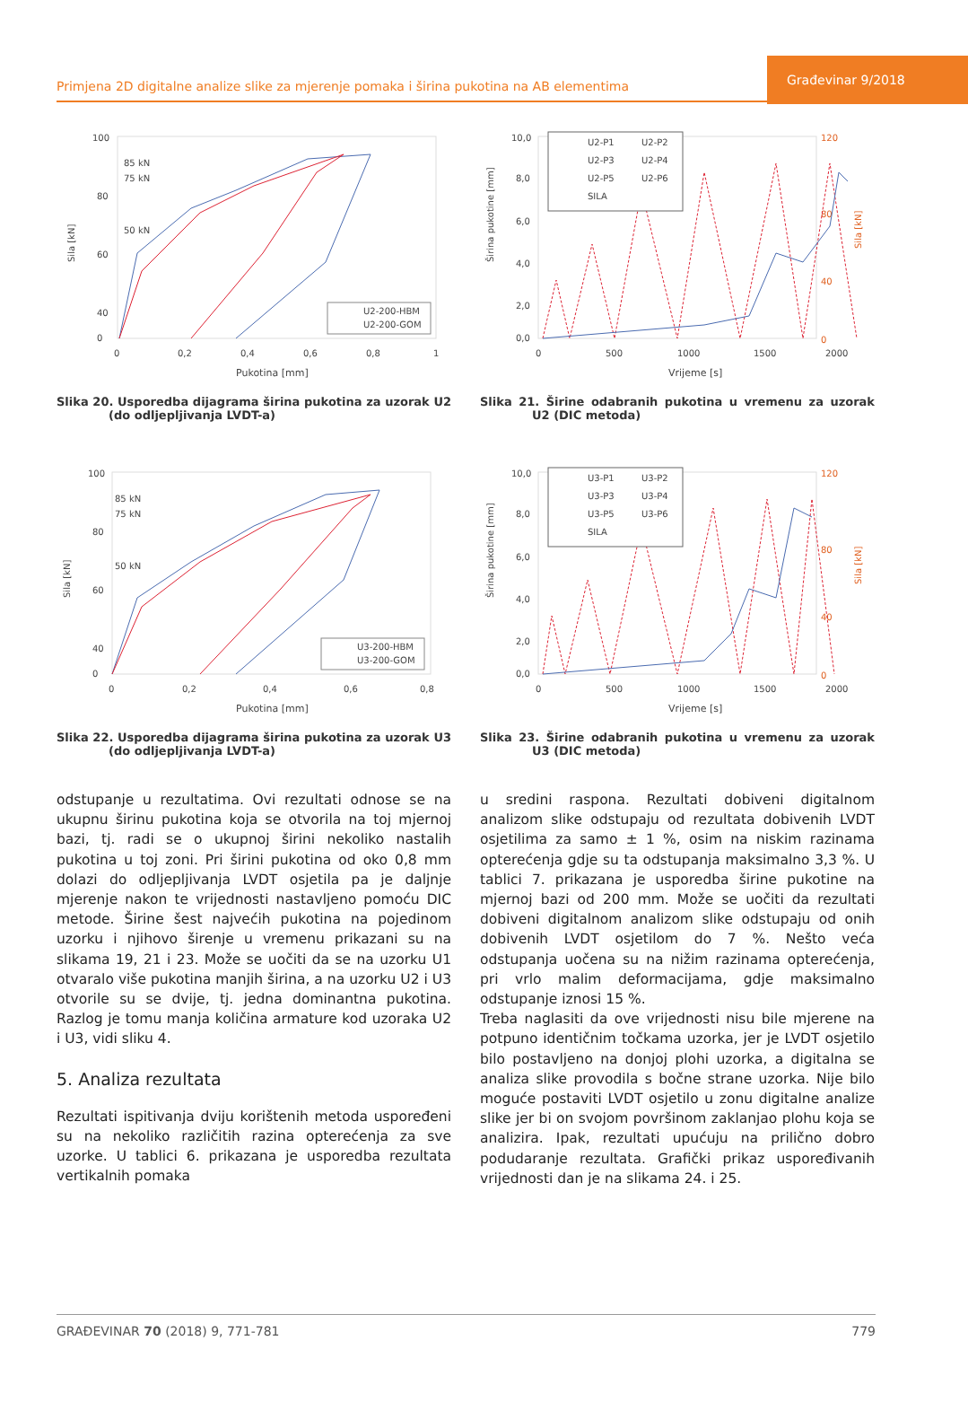Primjena 2D digitalne analize slike za mjerenje pomaka i širina pukotina na AB elementima
Građevinar 9/2018
100
80
60
40
0
85 kN
75 kN
50 kN
Sila [kN]
0
0,2
0,4
0,6
0,8
1
Pukotina [mm]
U2-200-HBM
U2-200-GOM
Slika 20. Usporedba dijagrama širina pukotina za uzorak U2 (do odljepljivanja LVDT-a)
10,0
8,0
6,0
4,0
2,0
0,0
120
80
40
0
Širina pukotine [mm]
Sila [kN]
0
500
1000
1500
2000
Vrijeme [s]
U2-P1
U2-P2
U2-P3
U2-P4
U2-P5
U2-P6
SILA
Slika 21. Širine odabranih pukotina u vremenu za uzorak U2 (DIC metoda)
100
80
60
40
0
85 kN
75 kN
50 kN
Sila [kN]
0
0,2
0,4
0,6
0,8
Pukotina [mm]
U3-200-HBM
U3-200-GOM
Slika 22. Usporedba dijagrama širina pukotina za uzorak U3 (do odljepljivanja LVDT-a)
10,0
8,0
6,0
4,0
2,0
0,0
120
80
40
0
Širina pukotine [mm]
Sila [kN]
0
500
1000
1500
2000
Vrijeme [s]
U3-P1
U3-P2
U3-P3
U3-P4
U3-P5
U3-P6
SILA
Slika 23. Širine odabranih pukotina u vremenu za uzorak U3 (DIC metoda)
odstupanje u rezultatima. Ovi rezultati odnose se na ukupnu širinu pukotina koja se otvorila na toj mjernoj bazi, tj. radi se o ukupnoj širini nekoliko nastalih pukotina u toj zoni. Pri širini pukotina od oko 0,8 mm dolazi do odljepljivanja LVDT osjetila pa je daljnje mjerenje nakon te vrijednosti nastavljeno pomoću DIC metode. Širine šest najvećih pukotina na pojedinom uzorku i njihovo širenje u vremenu prikazani su na slikama 19, 21 i 23. Može se uočiti da se na uzorku U1 otvaralo više pukotina manjih širina, a na uzorku U2 i U3 otvorile su se dvije, tj. jedna dominantna pukotina. Razlog je tomu manja količina armature kod uzoraka U2 i U3, vidi sliku 4.
5. Analiza rezultata
Rezultati ispitivanja dviju korištenih metoda uspoređeni su na nekoliko različitih razina opterećenja za sve uzorke. U tablici 6. prikazana je usporedba rezultata vertikalnih pomaka
u sredini raspona. Rezultati dobiveni digitalnom analizom slike odstupaju od rezultata dobivenih LVDT osjetilima za samo ± 1 %, osim na niskim razinama opterećenja gdje su ta odstupanja maksimalno 3,3 %. U tablici 7. prikazana je usporedba širine pukotine na mjernoj bazi od 200 mm. Može se uočiti da rezultati dobiveni digitalnom analizom slike odstupaju od onih dobivenih LVDT osjetilom do 7 %. Nešto veća odstupanja uočena su na nižim razinama opterećenja, pri vrlo malim deformacijama, gdje maksimalno odstupanje iznosi 15 %.
Treba naglasiti da ove vrijednosti nisu bile mjerene na potpuno identičnim točkama uzorka, jer je LVDT osjetilo bilo postavljeno na donjoj plohi uzorka, a digitalna se analiza slike provodila s bočne strane uzorka. Nije bilo moguće postaviti LVDT osjetilo u zonu digitalne analize slike jer bi on svojom površinom zaklanjao plohu koja se analizira. Ipak, rezultati upućuju na prilično dobro podudaranje rezultata. Grafički prikaz uspoređivanih vrijednosti dan je na slikama 24. i 25.
GRAĐEVINAR 70 (2018) 9, 771-781 779